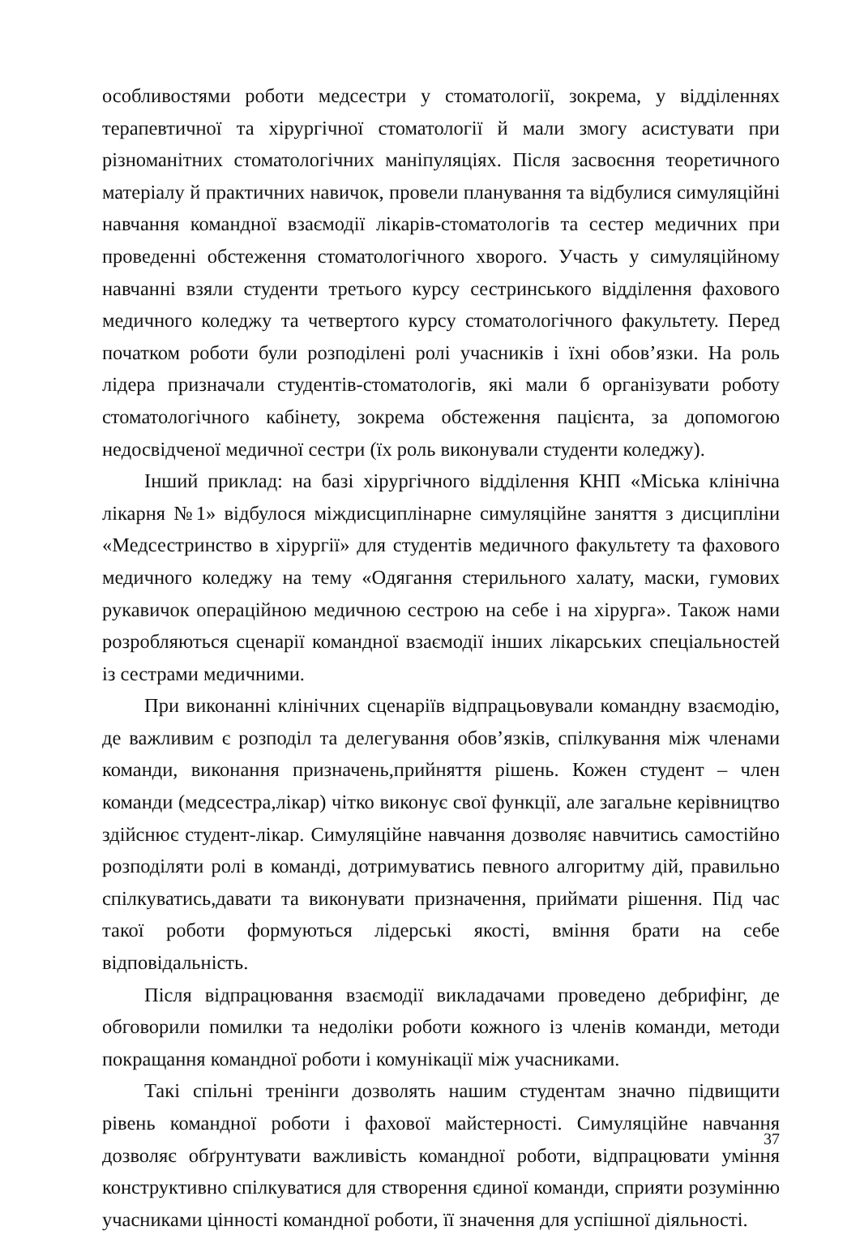особливостями роботи медсестри у стоматології, зокрема, у відділеннях терапевтичної та хірургічної стоматології й мали змогу асистувати при різноманітних стоматологічних маніпуляціях. Після засвоєння теоретичного матеріалу й практичних навичок, провели планування та відбулися симуляційні навчання командної взаємодії лікарів-стоматологів та сестер медичних при проведенні обстеження стоматологічного хворого. Участь у симуляційному навчанні взяли студенти третього курсу сестринського відділення фахового медичного коледжу та четвертого курсу стоматологічного факультету. Перед початком роботи були розподілені ролі учасників і їхні обов’язки. На роль лідера призначали студентів-стоматологів, які мали б організувати роботу стоматологічного кабінету, зокрема обстеження пацієнта, за допомогою недосвідченої медичної сестри (їх роль виконували студенти коледжу).
Інший приклад: на базі хірургічного відділення КНП «Міська клінічна лікарня №1» відбулося міждисциплінарне симуляційне заняття з дисципліни «Медсестринство в хірургії» для студентів медичного факультету та фахового медичного коледжу на тему «Одягання стерильного халату, маски, гумових рукавичок операційною медичною сестрою на себе і на хірурга». Також нами розробляються сценарії командної взаємодії інших лікарських спеціальностей із сестрами медичними.
При виконанні клінічних сценаріїв відпрацьовували командну взаємодію, де важливим є розподіл та делегування обов’язків, спілкування між членами команди, виконання призначень,прийняття рішень. Кожен студент – член команди (медсестра,лікар) чітко виконує свої функції, але загальне керівництво здійснює студент-лікар. Симуляційне навчання дозволяє навчитись самостійно розподіляти ролі в команді, дотримуватись певного алгоритму дій, правильно спілкуватись,давати та виконувати призначення, приймати рішення. Під час такої роботи формуються лідерські якості, вміння брати на себе відповідальність.
Після відпрацювання взаємодії викладачами проведено дебрифінг, де обговорили помилки та недоліки роботи кожного із членів команди, методи покращання командної роботи і комунікації між учасниками.
Такі спільні тренінги дозволять нашим студентам значно підвищити рівень командної роботи і фахової майстерності. Симуляційне навчання дозволяє обґрунтувати важливість командної роботи, відпрацювати уміння конструктивно спілкуватися для створення єдиної команди, сприяти розумінню учасниками цінності командної роботи, її значення для успішної діяльності.
37